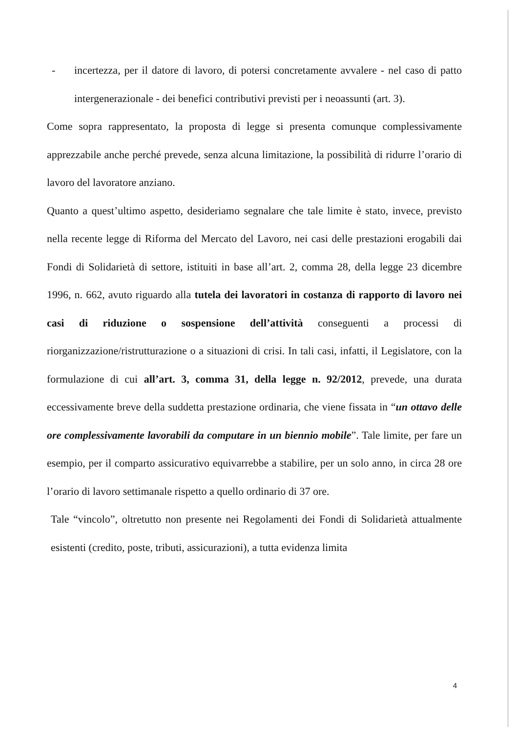- incertezza, per il datore di lavoro, di potersi concretamente avvalere - nel caso di patto intergenerazionale - dei benefici contributivi previsti per i neoassunti (art. 3).
Come sopra rappresentato, la proposta di legge si presenta comunque complessivamente apprezzabile anche perché prevede, senza alcuna limitazione, la possibilità di ridurre l’orario di lavoro del lavoratore anziano.
Quanto a quest’ultimo aspetto, desideriamo segnalare che tale limite è stato, invece, previsto nella recente legge di Riforma del Mercato del Lavoro, nei casi delle prestazioni erogabili dai Fondi di Solidarietà di settore, istituiti in base all’art. 2, comma 28, della legge 23 dicembre 1996, n. 662, avuto riguardo alla tutela dei lavoratori in costanza di rapporto di lavoro nei casi di riduzione o sospensione dell’attività conseguenti a processi di riorganizzazione/ristrutturazione o a situazioni di crisi. In tali casi, infatti, il Legislatore, con la formulazione di cui all’art. 3, comma 31, della legge n. 92/2012, prevede, una durata eccessivamente breve della suddetta prestazione ordinaria, che viene fissata in “un ottavo delle ore complessivamente lavorabili da computare in un biennio mobile”. Tale limite, per fare un esempio, per il comparto assicurativo equivarrebbe a stabilire, per un solo anno, in circa 28 ore l’orario di lavoro settimanale rispetto a quello ordinario di 37 ore.
Tale “vincolo”, oltretutto non presente nei Regolamenti dei Fondi di Solidarietà attualmente esistenti (credito, poste, tributi, assicurazioni), a tutta evidenza limita
4